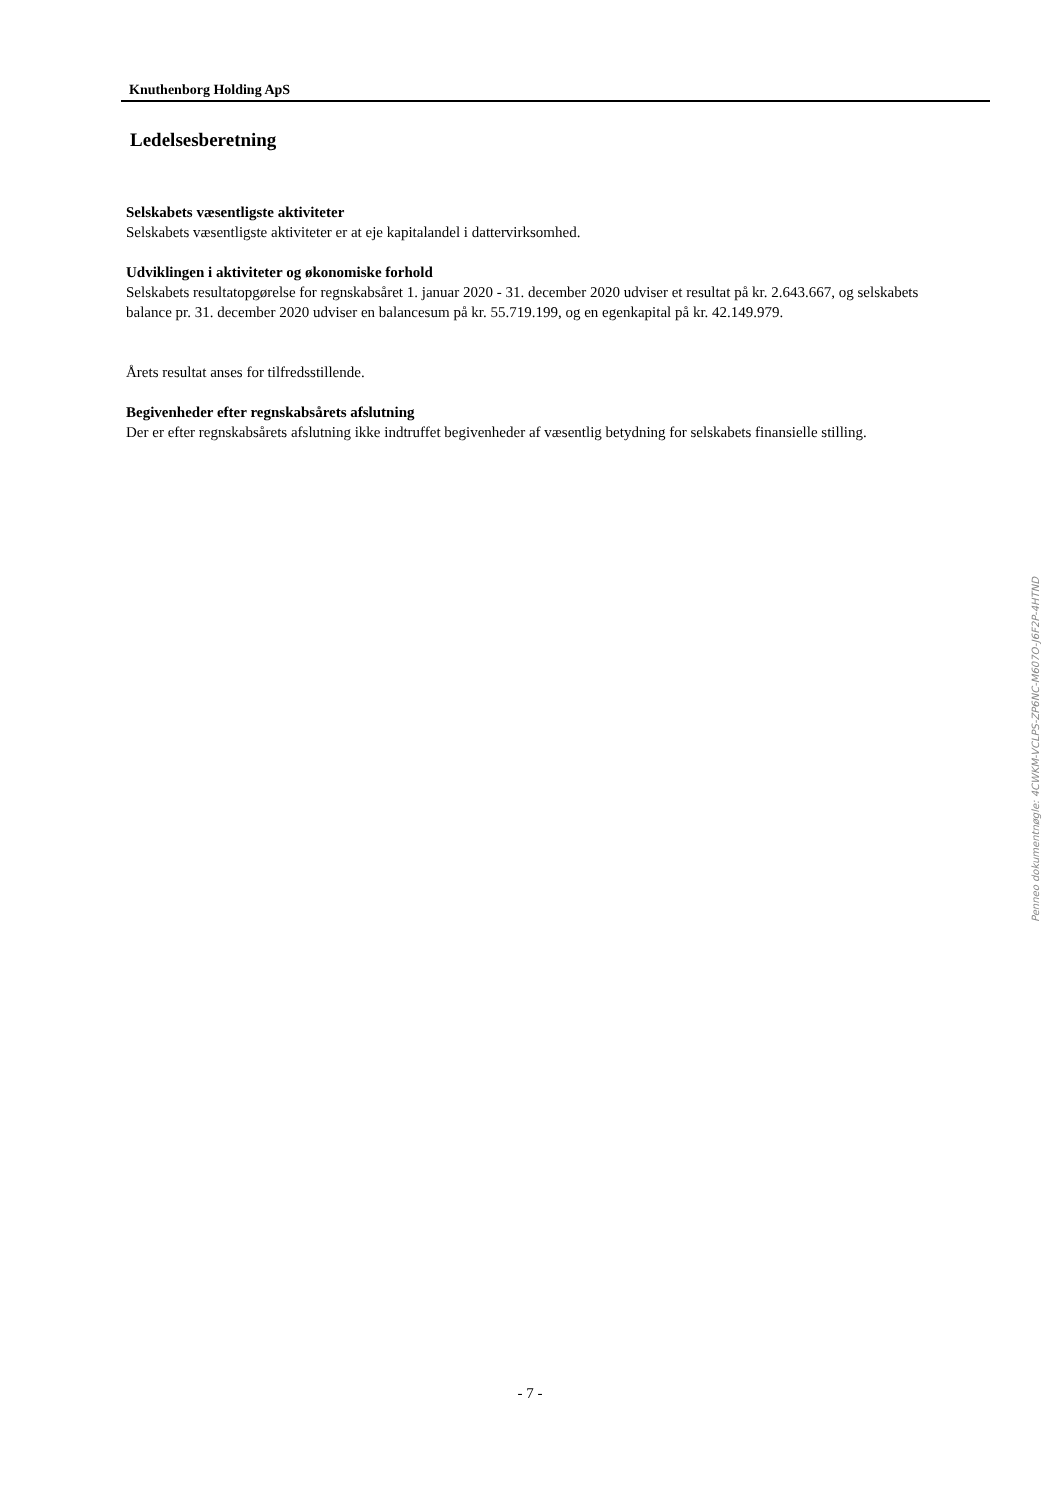Knuthenborg Holding ApS
Ledelsesberetning
Selskabets væsentligste aktiviteter
Selskabets væsentligste aktiviteter er at eje kapitalandel i dattervirksomhed.
Udviklingen i aktiviteter og økonomiske forhold
Selskabets resultatopgørelse for regnskabsåret 1. januar 2020 - 31. december 2020 udviser et resultat på kr. 2.643.667, og selskabets balance pr. 31. december 2020 udviser en balancesum på kr. 55.719.199, og en egenkapital på kr. 42.149.979.
Årets resultat anses for tilfredsstillende.
Begivenheder efter regnskabsårets afslutning
Der er efter regnskabsårets afslutning ikke indtruffet begivenheder af væsentlig betydning for selskabets finansielle stilling.
Penneo dokumentnøgle: 4CWKM-VCLPS-ZP6NC-M607O-J6F2P-4HTND
- 7 -